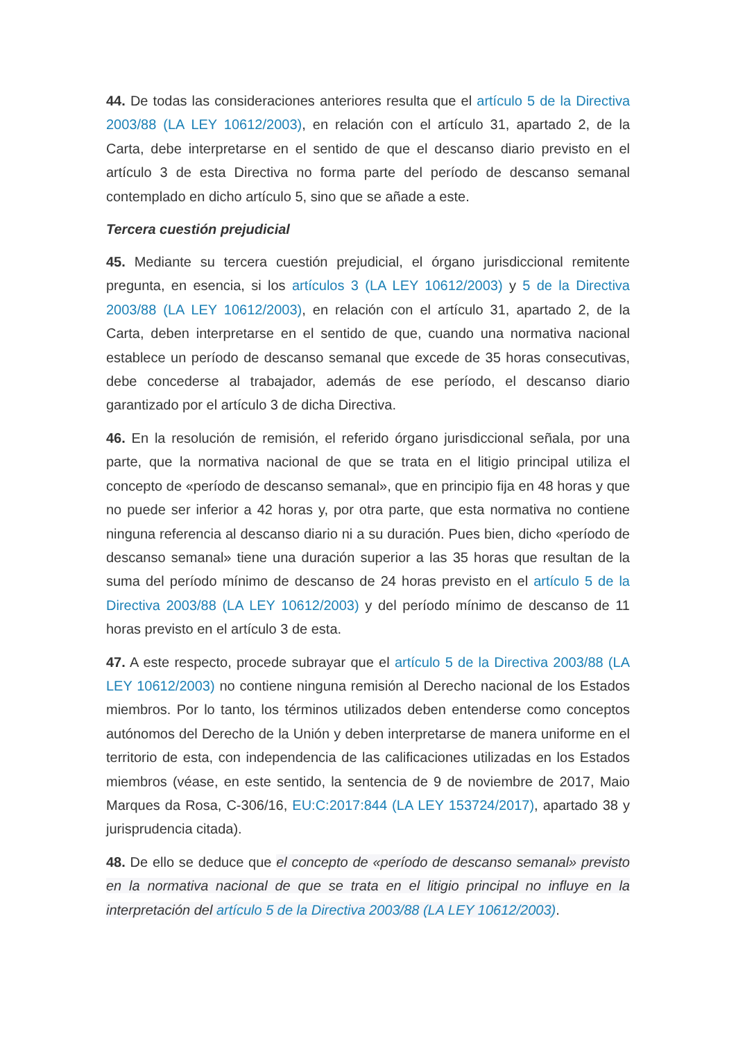44. De todas las consideraciones anteriores resulta que el artículo 5 de la Directiva 2003/88 (LA LEY 10612/2003), en relación con el artículo 31, apartado 2, de la Carta, debe interpretarse en el sentido de que el descanso diario previsto en el artículo 3 de esta Directiva no forma parte del período de descanso semanal contemplado en dicho artículo 5, sino que se añade a este.
Tercera cuestión prejudicial
45. Mediante su tercera cuestión prejudicial, el órgano jurisdiccional remitente pregunta, en esencia, si los artículos 3 (LA LEY 10612/2003) y 5 de la Directiva 2003/88 (LA LEY 10612/2003), en relación con el artículo 31, apartado 2, de la Carta, deben interpretarse en el sentido de que, cuando una normativa nacional establece un período de descanso semanal que excede de 35 horas consecutivas, debe concederse al trabajador, además de ese período, el descanso diario garantizado por el artículo 3 de dicha Directiva.
46. En la resolución de remisión, el referido órgano jurisdiccional señala, por una parte, que la normativa nacional de que se trata en el litigio principal utiliza el concepto de «período de descanso semanal», que en principio fija en 48 horas y que no puede ser inferior a 42 horas y, por otra parte, que esta normativa no contiene ninguna referencia al descanso diario ni a su duración. Pues bien, dicho «período de descanso semanal» tiene una duración superior a las 35 horas que resultan de la suma del período mínimo de descanso de 24 horas previsto en el artículo 5 de la Directiva 2003/88 (LA LEY 10612/2003) y del período mínimo de descanso de 11 horas previsto en el artículo 3 de esta.
47. A este respecto, procede subrayar que el artículo 5 de la Directiva 2003/88 (LA LEY 10612/2003) no contiene ninguna remisión al Derecho nacional de los Estados miembros. Por lo tanto, los términos utilizados deben entenderse como conceptos autónomos del Derecho de la Unión y deben interpretarse de manera uniforme en el territorio de esta, con independencia de las calificaciones utilizadas en los Estados miembros (véase, en este sentido, la sentencia de 9 de noviembre de 2017, Maio Marques da Rosa, C-306/16, EU:C:2017:844 (LA LEY 153724/2017), apartado 38 y jurisprudencia citada).
48. De ello se deduce que el concepto de «período de descanso semanal» previsto en la normativa nacional de que se trata en el litigio principal no influye en la interpretación del artículo 5 de la Directiva 2003/88 (LA LEY 10612/2003).